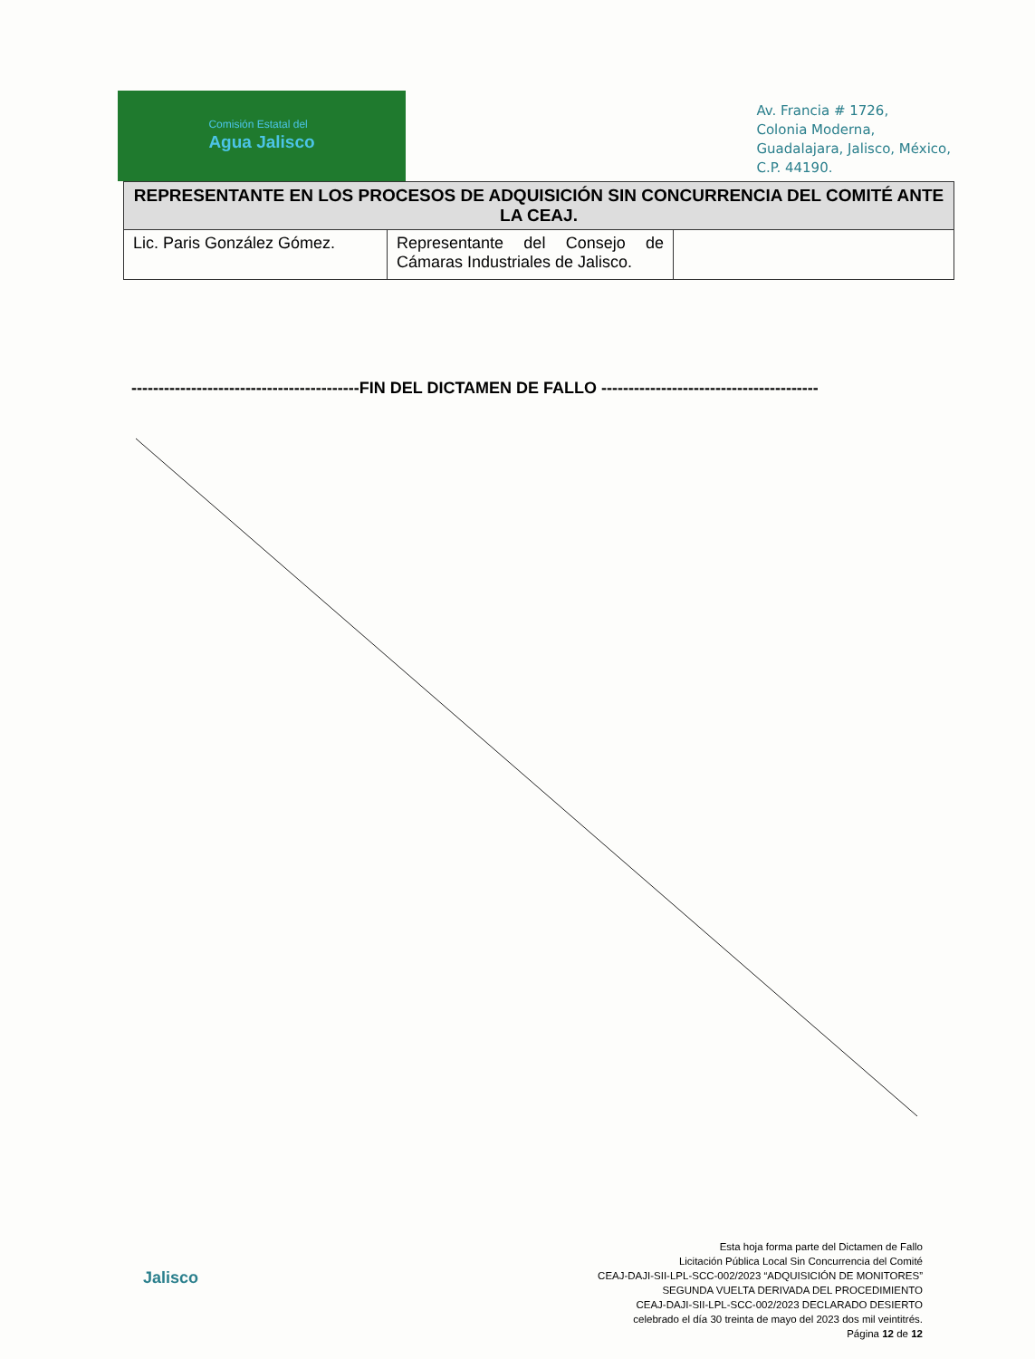Comisión Estatal del
Agua Jalisco
Av. Francia # 1726,
Colonia Moderna,
Guadalajara, Jalisco, México,
C.P. 44190.
| REPRESENTANTE EN LOS PROCESOS DE ADQUISICIÓN SIN CONCURRENCIA DEL COMITÉ ANTE LA CEAJ. | | |
| --- | --- | --- |
| Lic. Paris González Gómez. | Representante del Consejo de Cámaras Industriales de Jalisco. | |
------------------------------------------FIN DEL DICTAMEN DE FALLO ----------------------------------------
Jalisco
Esta hoja forma parte del Dictamen de Fallo
Licitación Pública Local Sin Concurrencia del Comité
CEAJ-DAJI-SII-LPL-SCC-002/2023 “ADQUISICIÓN DE MONITORES”
SEGUNDA VUELTA DERIVADA DEL PROCEDIMIENTO
CEAJ-DAJI-SII-LPL-SCC-002/2023 DECLARADO DESIERTO
celebrado el día 30 treinta de mayo del 2023 dos mil veintitrés.
Página 12 de 12